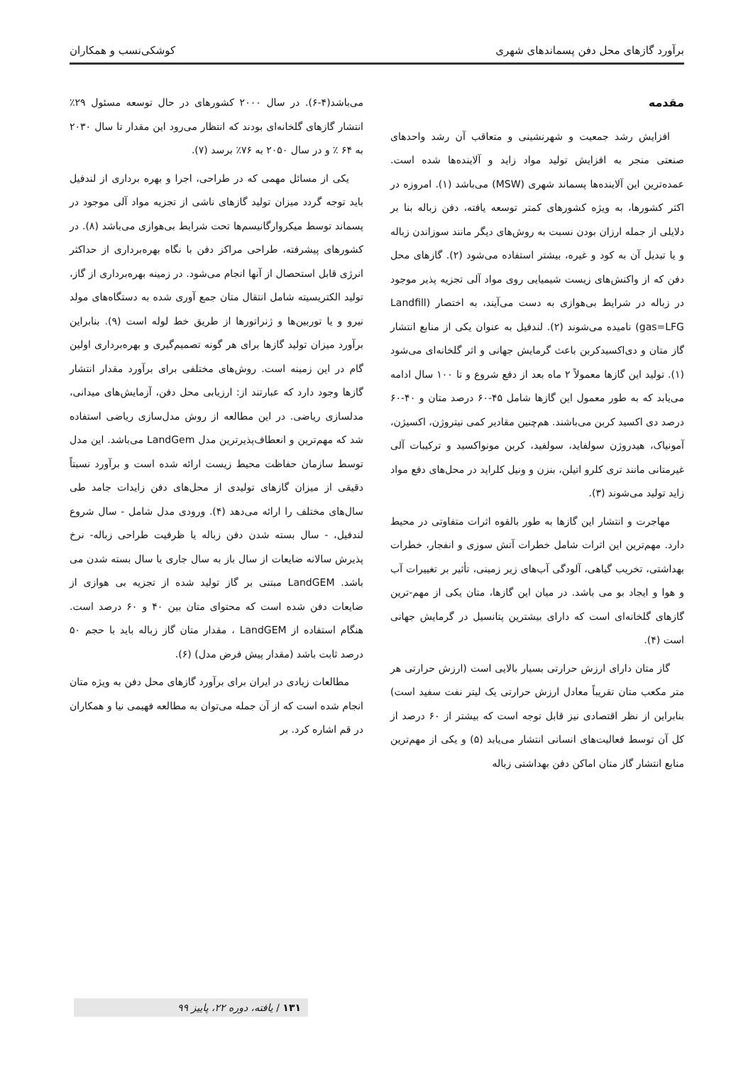برآورد گازهای محل دفن پسماندهای شهری کوشکی‌نسب و همکاران
مقدمه
افزایش رشد جمعیت و شهرنشینی و متعاقب آن رشد واحدهای صنعتی منجر به افزایش تولید مواد زاید و آلاینده‌ها شده است. عمده‌ترین این آلاینده‌ها پسماند شهری (MSW) می‌باشد (۱). امروزه در اکثر کشورها، به ویژه کشورهای کمتر توسعه یافته، دفن زباله بنا بر دلایلی از جمله ارزان بودن نسبت به روش‌های دیگر مانند سوزاندن زباله و یا تبدیل آن به کود و غیره، بیشتر استفاده می‌شود (۲). گازهای محل دفن که از واکنش‌های زیست شیمیایی روی مواد آلی تجزیه پذیر موجود در زباله در شرایط بی‌هوازی به دست می‌آیند، به اختصار (Landfill gas=LFG) نامیده می‌شوند (۲). لندفیل به عنوان یکی از منابع انتشار گاز متان و دی‌اکسیدکربن باعث گرمایش جهانی و اثر گلخانه‌ای می‌شود (۱). تولید این گازها معمولاً ۲ ماه بعد از دفع شروع و تا ۱۰۰ سال ادامه می‌یابد که به طور معمول این گازها شامل ۴۵-۶۰ درصد متان و ۴۰-۶۰ درصد دی اکسید کربن می‌باشند. هم‌چنین مقادیر کمی نیتروژن، اکسیژن، آمونیاک، هیدروژن سولفاید، سولفید، کربن مونواکسید و ترکیبات آلی غیرمتانی مانند تری کلرو اتیلن، بنزن و ونیل کلراید در محل‌های دفع مواد زاید تولید می‌شوند (۳).
مهاجرت و انتشار این گازها به طور بالقوه اثرات متفاوتی در محیط دارد. مهم‌ترین این اثرات شامل خطرات آتش سوزی و انفجار، خطرات بهداشتی، تخریب گیاهی، آلودگی آب‌های زیر زمینی، تأثیر بر تغییرات آب و هوا و ایجاد بو می باشد. در میان این گازها، متان یکی از مهم-ترین گازهای گلخانه‌ای است که دارای بیشترین پتانسیل در گرمایش جهانی است (۴).
گاز متان دارای ارزش حرارتی بسیار بالایی است (ارزش حرارتی هر متر مکعب متان تقریباً معادل ارزش حرارتی یک لیتر نفت سفید است) بنابراین از نظر اقتصادی نیز قابل توجه است که بیشتر از ۶۰ درصد از کل آن توسط فعالیت‌های انسانی انتشار می‌یابد (۵) و یکی از مهم‌ترین منابع انتشار گاز متان اماکن دفن بهداشتی زباله
می‌باشد(۴-۶). در سال ۲۰۰۰ کشورهای در حال توسعه مسئول ۲۹٪ انتشار گازهای گلخانه‌ای بودند که انتظار می‌رود این مقدار تا سال ۲۰۳۰ به ۶۴ ٪ و در سال ۲۰۵۰ به ۷۶٪ برسد (۷).
یکی از مسائل مهمی که در طراحی، اجرا و بهره برداری از لندفیل باید توجه گردد میزان تولید گازهای ناشی از تجزیه مواد آلی موجود در پسماند توسط میکروارگانیسم‌ها تحت شرایط بی‌هوازی می‌باشد (۸). در کشورهای پیشرفته، طراحی مراکز دفن با نگاه بهره‌برداری از حداکثر انرژی قابل استحصال از آنها انجام می‌شود. در زمینه بهره‌برداری از گاز، تولید الکتریسیته شامل انتقال متان جمع آوری شده به دستگاه‌های مولد نیرو و یا توربین‌ها و ژنراتورها از طریق خط لوله است (۹). بنابراین برآورد میزان تولید گازها برای هر گونه تصمیم‌گیری و بهره‌برداری اولین گام در این زمینه است. روش‌های مختلفی برای برآورد مقدار انتشار گازها وجود دارد که عبارتند از: ارزیابی محل دفن، آزمایش‌های میدانی، مدلسازی ریاضی. در این مطالعه از روش مدل‌سازی ریاضی استفاده شد که مهم‌ترین و انعطاف‌پذیرترین مدل LandGem می‌باشد. این مدل توسط سازمان حفاظت محیط زیست ارائه شده است و برآورد نسبتاً دقیقی از میزان گازهای تولیدی از محل‌های دفن زایدات جامد طی سال‌های مختلف را ارائه می‌دهد (۴). ورودی مدل شامل - سال شروع لندفیل، - سال بسته شدن دفن زباله یا ظرفیت طراحی زباله- نرخ پذیرش سالانه ضایعات از سال باز به سال جاری یا سال بسته شدن می باشد. LandGEM مبتنی بر گاز تولید شده از تجزیه بی هوازی از ضایعات دفن شده است که محتوای متان بین ۴۰ و ۶۰ درصد است. هنگام استفاده از LandGEM ، مقدار متان گاز زباله باید با حجم ۵۰ درصد ثابت باشد (مقدار پیش فرض مدل) (۶).
مطالعات زیادی در ایران برای برآورد گازهای محل دفن به ویژه متان انجام شده است که از آن جمله می‌توان به مطالعه فهیمی نیا و همکاران در قم اشاره کرد. بر
۱۳۱ / یافته، دوره ۲۲، پاییز ۹۹